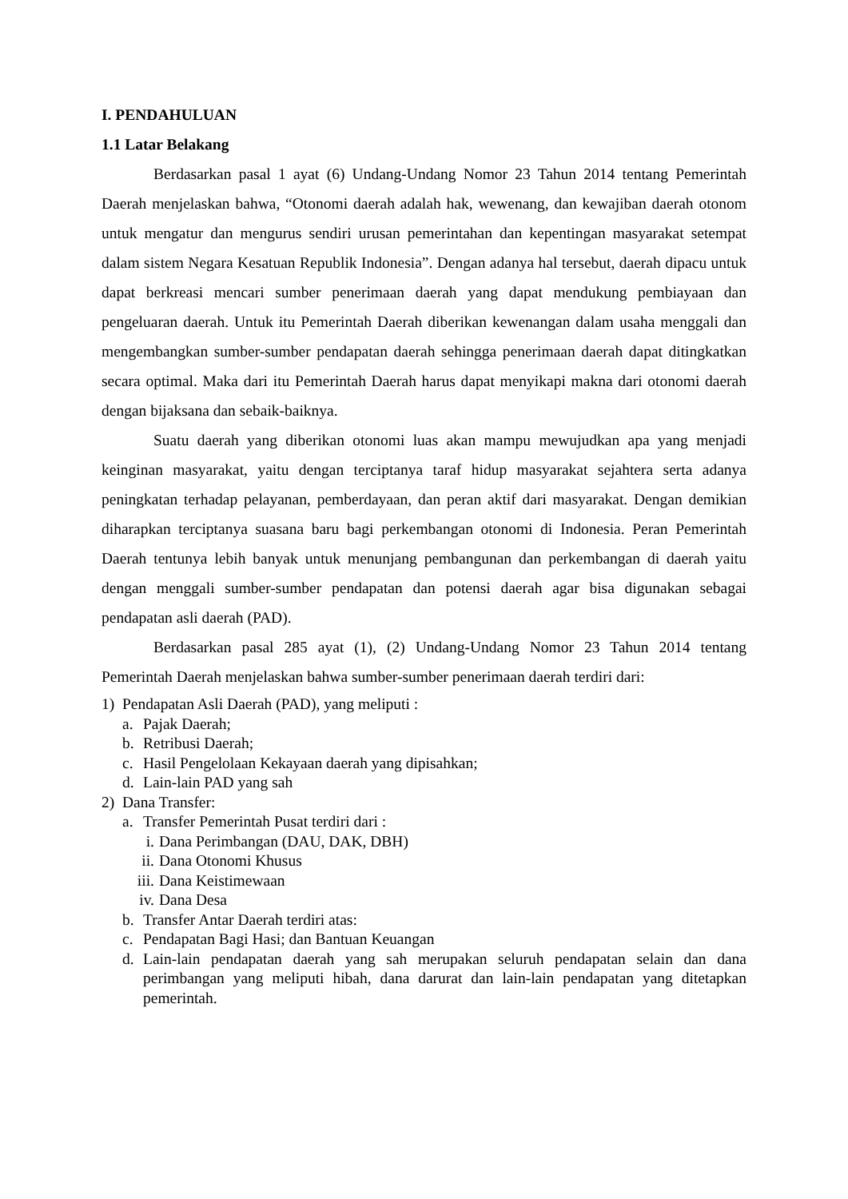I. PENDAHULUAN
1.1 Latar Belakang
Berdasarkan pasal 1 ayat (6) Undang-Undang Nomor 23 Tahun 2014 tentang Pemerintah Daerah menjelaskan bahwa, “Otonomi daerah adalah hak, wewenang, dan kewajiban daerah otonom untuk mengatur dan mengurus sendiri urusan pemerintahan dan kepentingan masyarakat setempat dalam sistem Negara Kesatuan Republik Indonesia”. Dengan adanya hal tersebut, daerah dipacu untuk dapat berkreasi mencari sumber penerimaan daerah yang dapat mendukung pembiayaan dan pengeluaran daerah. Untuk itu Pemerintah Daerah diberikan kewenangan dalam usaha menggali dan mengembangkan sumber-sumber pendapatan daerah sehingga penerimaan daerah dapat ditingkatkan secara optimal. Maka dari itu Pemerintah Daerah harus dapat menyikapi makna dari otonomi daerah dengan bijaksana dan sebaik-baiknya.
Suatu daerah yang diberikan otonomi luas akan mampu mewujudkan apa yang menjadi keinginan masyarakat, yaitu dengan terciptanya taraf hidup masyarakat sejahtera serta adanya peningkatan terhadap pelayanan, pemberdayaan, dan peran aktif dari masyarakat. Dengan demikian diharapkan terciptanya suasana baru bagi perkembangan otonomi di Indonesia. Peran Pemerintah Daerah tentunya lebih banyak untuk menunjang pembangunan dan perkembangan di daerah yaitu dengan menggali sumber-sumber pendapatan dan potensi daerah agar bisa digunakan sebagai pendapatan asli daerah (PAD).
Berdasarkan pasal 285 ayat (1), (2) Undang-Undang Nomor 23 Tahun 2014 tentang Pemerintah Daerah menjelaskan bahwa sumber-sumber penerimaan daerah terdiri dari:
1) Pendapatan Asli Daerah (PAD), yang meliputi :
a. Pajak Daerah;
b. Retribusi Daerah;
c. Hasil Pengelolaan Kekayaan daerah yang dipisahkan;
d. Lain-lain PAD yang sah
2) Dana Transfer:
a. Transfer Pemerintah Pusat terdiri dari :
i. Dana Perimbangan (DAU, DAK, DBH)
ii. Dana Otonomi Khusus
iii. Dana Keistimewaan
iv. Dana Desa
b. Transfer Antar Daerah terdiri atas:
c. Pendapatan Bagi Hasi; dan Bantuan Keuangan
d. Lain-lain pendapatan daerah yang sah merupakan seluruh pendapatan selain dan dana perimbangan yang meliputi hibah, dana darurat dan lain-lain pendapatan yang ditetapkan pemerintah.